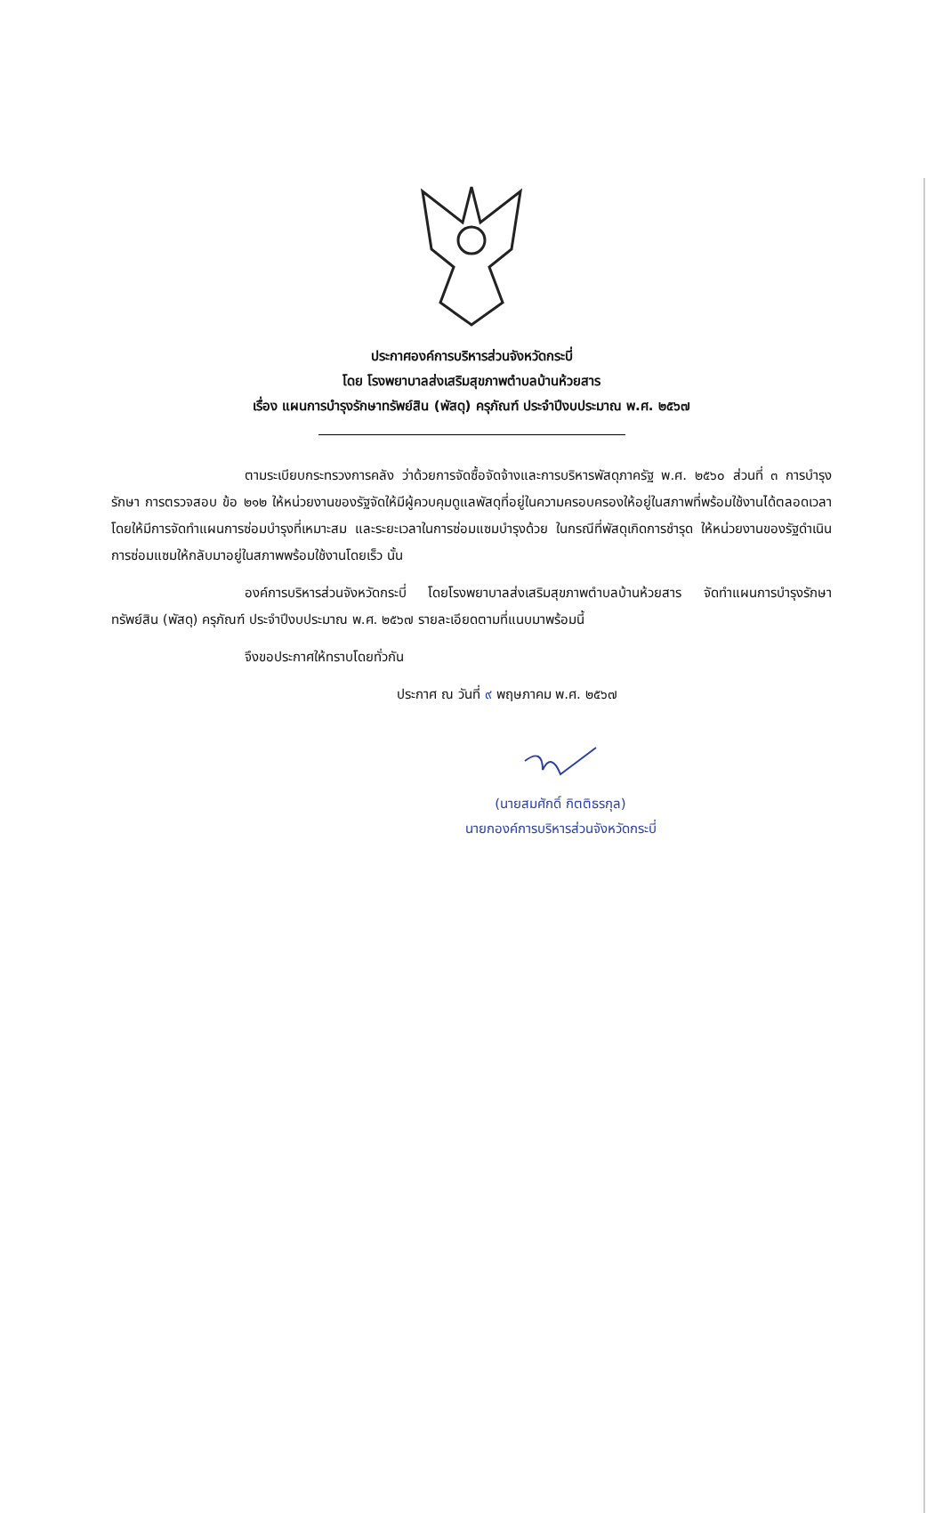ประกาศองค์การบริหารส่วนจังหวัดกระบี่
โดย โรงพยาบาลส่งเสริมสุขภาพตำบลบ้านห้วยสาร
เรื่อง แผนการบำรุงรักษาทรัพย์สิน (พัสดุ) ครุภัณฑ์ ประจำปีงบประมาณ พ.ศ. ๒๕๖๗
ตามระเบียบกระทรวงการคลัง ว่าด้วยการจัดซื้อจัดจ้างและการบริหารพัสดุภาครัฐ พ.ศ. ๒๕๖๐ ส่วนที่ ๓ การบำรุงรักษา การตรวจสอบ ข้อ ๒๑๒ ให้หน่วยงานของรัฐจัดให้มีผู้ควบคุมดูแลพัสดุที่อยู่ในความครอบครองให้อยู่ในสภาพที่พร้อมใช้งานได้ตลอดเวลา โดยให้มีการจัดทำแผนการซ่อมบำรุงที่เหมาะสม และระยะเวลาในการซ่อมแซมบำรุงด้วย ในกรณีที่พัสดุเกิดการชำรุด ให้หน่วยงานของรัฐดำเนินการซ่อมแซมให้กลับมาอยู่ในสภาพพร้อมใช้งานโดยเร็ว นั้น
องค์การบริหารส่วนจังหวัดกระบี่ โดยโรงพยาบาลส่งเสริมสุขภาพตำบลบ้านห้วยสาร จัดทำแผนการบำรุงรักษาทรัพย์สิน (พัสดุ) ครุภัณฑ์ ประจำปีงบประมาณ พ.ศ. ๒๕๖๗ รายละเอียดตามที่แนบมาพร้อมนี้
จึงขอประกาศให้ทราบโดยทั่วกัน
ประกาศ ณ วันที่ ๙ พฤษภาคม พ.ศ. ๒๕๖๗
(นายสมศักดิ์ กิตติธรกุล)
นายกองค์การบริหารส่วนจังหวัดกระบี่